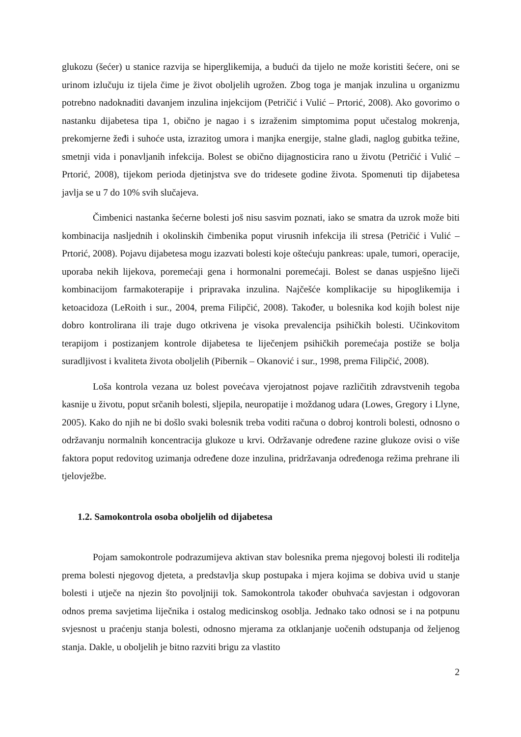glukozu (šećer) u stanice razvija se hiperglikemija, a budući da tijelo ne može koristiti šećere, oni se urinom izlučuju iz tijela čime je život oboljelih ugrožen. Zbog toga je manjak inzulina u organizmu potrebno nadoknaditi davanjem inzulina injekcijom (Petričić i Vulić – Prtorić, 2008). Ako govorimo o nastanku dijabetesa tipa 1, obično je nagao i s izraženim simptomima poput učestalog mokrenja, prekomjerne žeđi i suhoće usta, izrazitog umora i manjka energije, stalne gladi, naglog gubitka težine, smetnji vida i ponavljanih infekcija. Bolest se obično dijagnosticira rano u životu (Petričić i Vulić – Prtorić, 2008), tijekom perioda djetinjstva sve do tridesete godine života. Spomenuti tip dijabetesa javlja se u 7 do 10% svih slučajeva.
Čimbenici nastanka šećerne bolesti još nisu sasvim poznati, iako se smatra da uzrok može biti kombinacija nasljednih i okolinskih čimbenika poput virusnih infekcija ili stresa (Petričić i Vulić – Prtorić, 2008). Pojavu dijabetesa mogu izazvati bolesti koje oštećuju pankreas: upale, tumori, operacije, uporaba nekih lijekova, poremećaji gena i hormonalni poremećaji. Bolest se danas uspješno liječi kombinacijom farmakoterapije i pripravaka inzulina. Najčešće komplikacije su hipoglikemija i ketoacidoza (LeRoith i sur., 2004, prema Filipčić, 2008). Također, u bolesnika kod kojih bolest nije dobro kontrolirana ili traje dugo otkrivena je visoka prevalencija psihičkih bolesti. Učinkovitom terapijom i postizanjem kontrole dijabetesa te liječenjem psihičkih poremećaja postiže se bolja suradljivost i kvaliteta života oboljelih (Pibernik – Okanović i sur., 1998, prema Filipčić, 2008).
Loša kontrola vezana uz bolest povećava vjerojatnost pojave različitih zdravstvenih tegoba kasnije u životu, poput srčanih bolesti, sljepila, neuropatije i moždanog udara (Lowes, Gregory i Llyne, 2005). Kako do njih ne bi došlo svaki bolesnik treba voditi računa o dobroj kontroli bolesti, odnosno o održavanju normalnih koncentracija glukoze u krvi. Održavanje određene razine glukoze ovisi o više faktora poput redovitog uzimanja određene doze inzulina, pridržavanja određenoga režima prehrane ili tjelovježbe.
1.2. Samokontrola osoba oboljelih od dijabetesa
Pojam samokontrole podrazumijeva aktivan stav bolesnika prema njegovoj bolesti ili roditelja prema bolesti njegovog djeteta, a predstavlja skup postupaka i mjera kojima se dobiva uvid u stanje bolesti i utječe na njezin što povoljniji tok. Samokontrola također obuhvaća savjestan i odgovoran odnos prema savjetima liječnika i ostalog medicinskog osoblja. Jednako tako odnosi se i na potpunu svjesnost u praćenju stanja bolesti, odnosno mjerama za otklanjanje uočenih odstupanja od željenog stanja. Dakle, u oboljelih je bitno razviti brigu za vlastito
2